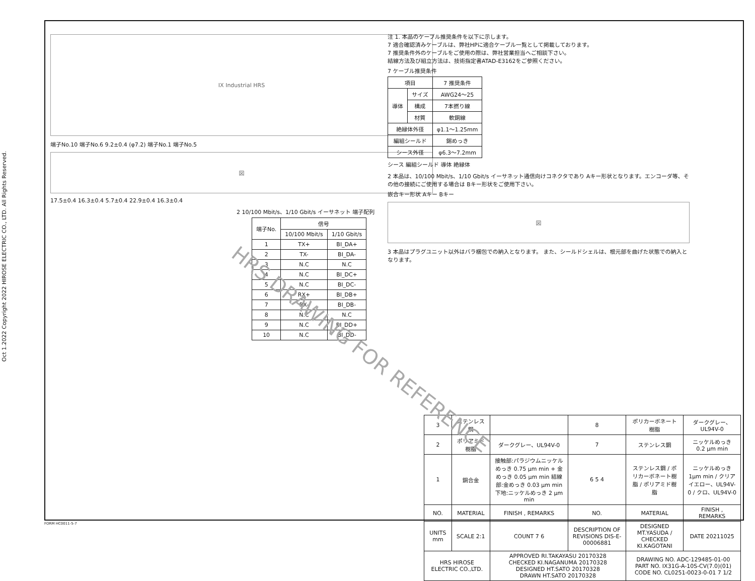Oct 1.2022 Copyright 2022 HIROSE ELECTRIC CO., LTD. All Rights Reserved.
IX Industrial HRS
端子No.10 端子No.6 9.2±0.4 (φ7.2) 端子No.1 端子No.5
図
17.5±0.4 16.3±0.4 5.7±0.4 22.9±0.4 16.3±0.4
2 10/100 Mbit/s、1/10 Gbit/s イーサネット 端子配列
| 端子No. | 信号 | |
| --- | --- | --- |
| | 10/100 Mbit/s | 1/10 Gbit/s |
| 1 | TX+ | BI_DA+ |
| 2 | TX- | BI_DA- |
| 3 | N.C | N.C |
| 4 | N.C | BI_DC+ |
| 5 | N.C | BI_DC- |
| 6 | RX+ | BI_DB+ |
| 7 | RX- | BI_DB- |
| 8 | N.C | N.C |
| 9 | N.C | BI_DD+ |
| 10 | N.C | BI_DD- |
注 1. 本品のケーブル推奨条件を以下に示します。
7 適合確認済みケーブルは、弊社HPに適合ケーブル一覧として掲載しております。
7 推奨条件外のケーブルをご使用の際は、弊社営業担当へご相談下さい。
結線方法及び組立方法は、技術指定書ATAD-E3162をご参照ください。
7 ケーブル推奨条件
| 項目 | | 7 推奨条件 |
| 導体 | サイズ | AWG24～25 |
| | 構成 | 7本撚り線 |
| | 材質 | 軟銅線 |
| 絶縁体外径 | | φ1.1～1.25mm |
| 編組シールド | | 錫めっき |
| シース外径 | | φ6.3～7.2mm |
シース 編組シールド 導体 絶縁体
2 本品は、10/100 Mbit/s、1/10 Gbit/s イーサネット通信向けコネクタであり Aキー形状となります。エンコーダ等、その他の接続にご使用する場合は Bキー形状をご使用下さい。
嵌合キー形状 Aキー Bキー
図
3 本品はプラグユニット以外はバラ梱包での納入となります。 また、シールドシェルは、根元部を曲げた状態での納入となります。
| 3 | ステンレス鋼 | | 8 | ポリカーボネート樹脂 | ダークグレー、UL94V-0 |
| 2 | ポリアミド樹脂 | ダークグレー、UL94V-0 | 7 | ステンレス鋼 | ニッケルめっき 0.2 μm min |
| 1 | 銅合金 | 接触部:パラジウムニッケルめっき 0.75 μm min + 金めっき 0.05 μm min 結線部:金めっき 0.03 μm min 下地:ニッケルめっき 2 μm min | 6 5 4 | ステンレス鋼 / ポリカーボネート樹脂 / ポリアミド樹脂 | ニッケルめっき 1μm min / クリアイエロー、UL94V-0 / クロ、UL94V-0 |
| NO. | MATERIAL | FINISH , REMARKS | NO. | MATERIAL | FINISH , REMARKS |
| UNITS mm | SCALE 2:1 | COUNT 7 6 | DESCRIPTION OF REVISIONS DIS-E-00006881 | DESIGNED MT.YASUDA / CHECKED KI.KAGOTANI | DATE 20211025 |
| HRS HIROSE ELECTRIC CO.,LTD. | | APPROVED RI.TAKAYASU 20170328 CHECKED KI.NAGANUMA 20170328 DESIGNED HT.SATO 20170328 DRAWN HT.SATO 20170328 | | DRAWING NO. ADC-129485-01-00 PART NO. IX31G-A-10S-CV(7.0)(01) CODE NO. CL0251-0023-0-01 7 1/2 | |
FORM HC0011-5-7
HRS DRAWING FOR REFERENCE